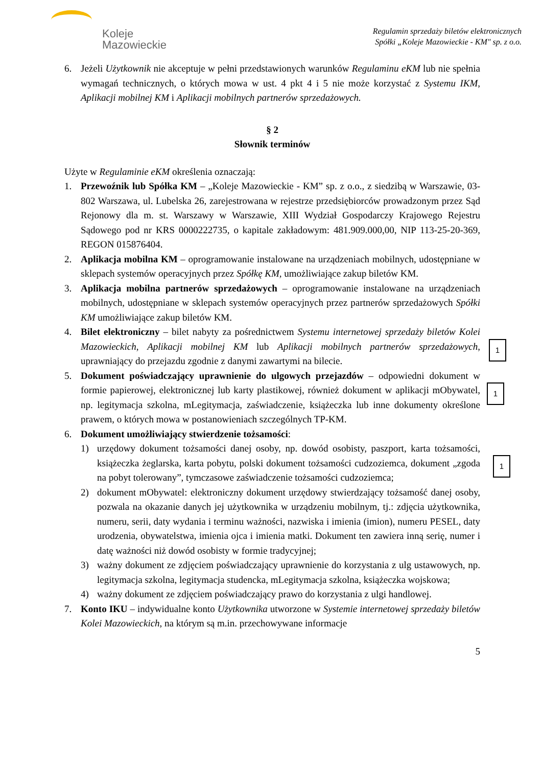Koleje
Mazowieckie
Regulamin sprzedaży biletów elektronicznych
Spółki „Koleje Mazowieckie - KM" sp. z o.o.
6. Jeżeli Użytkownik nie akceptuje w pełni przedstawionych warunków Regulaminu eKM lub nie spełnia wymagań technicznych, o których mowa w ust. 4 pkt 4 i 5 nie może korzystać z Systemu IKM, Aplikacji mobilnej KM i Aplikacji mobilnych partnerów sprzedażowych.
§ 2
Słownik terminów
Użyte w Regulaminie eKM określenia oznaczają:
1. Przewoźnik lub Spółka KM – „Koleje Mazowieckie - KM” sp. z o.o., z siedzibą w Warszawie, 03-802 Warszawa, ul. Lubelska 26, zarejestrowana w rejestrze przedsiębiorców prowadzonym przez Sąd Rejonowy dla m. st. Warszawy w Warszawie, XIII Wydział Gospodarczy Krajowego Rejestru Sądowego pod nr KRS 0000222735, o kapitale zakładowym: 481.909.000,00, NIP 113-25-20-369, REGON 015876404.
2. Aplikacja mobilna KM – oprogramowanie instalowane na urządzeniach mobilnych, udostępniane w sklepach systemów operacyjnych przez Spółkę KM, umożliwiające zakup biletów KM.
3. Aplikacja mobilna partnerów sprzedażowych – oprogramowanie instalowane na urządzeniach mobilnych, udostępniane w sklepach systemów operacyjnych przez partnerów sprzedażowych Spółki KM umożliwiające zakup biletów KM.
4. Bilet elektroniczny – bilet nabyty za pośrednictwem Systemu internetowej sprzedaży biletów Kolei Mazowieckich, Aplikacji mobilnej KM lub Aplikacji mobilnych partnerów sprzedażowych, uprawniający do przejazdu zgodnie z danymi zawartymi na bilecie.
5. Dokument poświadczający uprawnienie do ulgowych przejazdów – odpowiedni dokument w formie papierowej, elektronicznej lub karty plastikowej, również dokument w aplikacji mObywatel, np. legitymacja szkolna, mLegitymacja, zaświadczenie, książeczka lub inne dokumenty określone prawem, o których mowa w postanowieniach szczególnych TP-KM.
6. Dokument umożliwiający stwierdzenie tożsamości:
1) urzędowy dokument tożsamości danej osoby, np. dowód osobisty, paszport, karta tożsamości, książeczka żeglarska, karta pobytu, polski dokument tożsamości cudzoziemca, dokument „zgoda na pobyt tolerowany”, tymczasowe zaświadczenie tożsamości cudzoziemca;
2) dokument mObywatel: elektroniczny dokument urzędowy stwierdzający tożsamość danej osoby, pozwala na okazanie danych jej użytkownika w urządzeniu mobilnym, tj.: zdjęcia użytkownika, numeru, serii, daty wydania i terminu ważności, nazwiska i imienia (imion), numeru PESEL, daty urodzenia, obywatelstwa, imienia ojca i imienia matki. Dokument ten zawiera inną serię, numer i datę ważności niż dowód osobisty w formie tradycyjnej;
3) ważny dokument ze zdjęciem poświadczający uprawnienie do korzystania z ulg ustawowych, np. legitymacja szkolna, legitymacja studencka, mLegitymacja szkolna, książeczka wojskowa;
4) ważny dokument ze zdjęciem poświadczający prawo do korzystania z ulgi handlowej.
7. Konto IKU – indywidualne konto Użytkownika utworzone w Systemie internetowej sprzedaży biletów Kolei Mazowieckich, na którym są m.in. przechowywane informacje
5
1
1
1